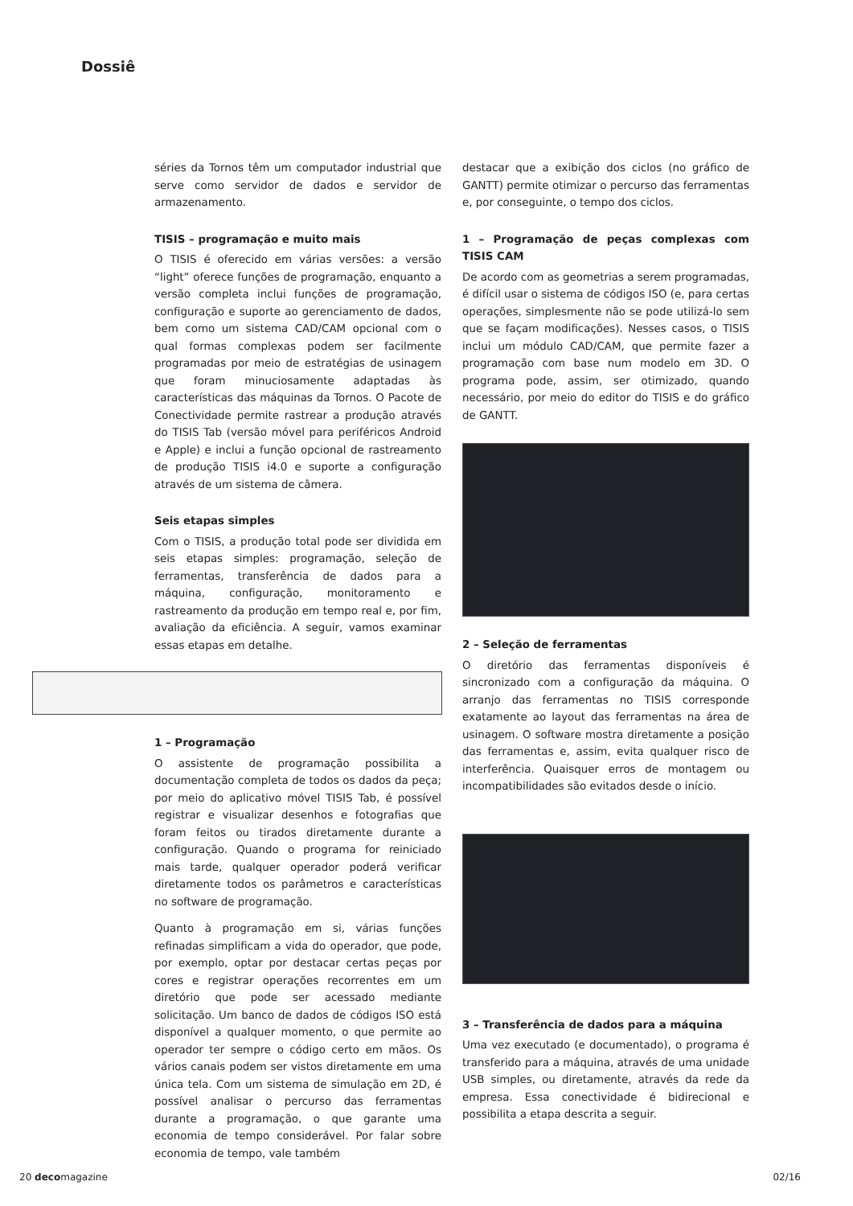Dossiê
séries da Tornos têm um computador industrial que serve como servidor de dados e servidor de armazenamento.
TISIS – programação e muito mais
O TISIS é oferecido em várias versões: a versão “light” oferece funções de programação, enquanto a versão completa inclui funções de programação, configuração e suporte ao gerenciamento de dados, bem como um sistema CAD/CAM opcional com o qual formas complexas podem ser facilmente programadas por meio de estratégias de usinagem que foram minuciosamente adaptadas às características das máquinas da Tornos. O Pacote de Conectividade permite rastrear a produção através do TISIS Tab (versão móvel para periféricos Android e Apple) e inclui a função opcional de rastreamento de produção TISIS i4.0 e suporte a configuração através de um sistema de câmera.
Seis etapas simples
Com o TISIS, a produção total pode ser dividida em seis etapas simples: programação, seleção de ferramentas, transferência de dados para a máquina, configuração, monitoramento e rastreamento da produção em tempo real e, por fim, avaliação da eficiência. A seguir, vamos examinar essas etapas em detalhe.
1 – Programação
O assistente de programação possibilita a documentação completa de todos os dados da peça; por meio do aplicativo móvel TISIS Tab, é possível registrar e visualizar desenhos e fotografias que foram feitos ou tirados diretamente durante a configuração. Quando o programa for reiniciado mais tarde, qualquer operador poderá verificar diretamente todos os parâmetros e características no software de programação.
Quanto à programação em si, várias funções refinadas simplificam a vida do operador, que pode, por exemplo, optar por destacar certas peças por cores e registrar operações recorrentes em um diretório que pode ser acessado mediante solicitação. Um banco de dados de códigos ISO está disponível a qualquer momento, o que permite ao operador ter sempre o código certo em mãos. Os vários canais podem ser vistos diretamente em uma única tela. Com um sistema de simulação em 2D, é possível analisar o percurso das ferramentas durante a programação, o que garante uma economia de tempo considerável. Por falar sobre economia de tempo, vale também
destacar que a exibição dos ciclos (no gráfico de GANTT) permite otimizar o percurso das ferramentas e, por conseguinte, o tempo dos ciclos.
1 – Programação de peças complexas com TISIS CAM
De acordo com as geometrias a serem programadas, é difícil usar o sistema de códigos ISO (e, para certas operações, simplesmente não se pode utilizá-lo sem que se façam modificações). Nesses casos, o TISIS inclui um módulo CAD/CAM, que permite fazer a programação com base num modelo em 3D. O programa pode, assim, ser otimizado, quando necessário, por meio do editor do TISIS e do gráfico de GANTT.
2 – Seleção de ferramentas
O diretório das ferramentas disponíveis é sincronizado com a configuração da máquina. O arranjo das ferramentas no TISIS corresponde exatamente ao layout das ferramentas na área de usinagem. O software mostra diretamente a posição das ferramentas e, assim, evita qualquer risco de interferência. Quaisquer erros de montagem ou incompatibilidades são evitados desde o início.
3 – Transferência de dados para a máquina
Uma vez executado (e documentado), o programa é transferido para a máquina, através de uma unidade USB simples, ou diretamente, através da rede da empresa. Essa conectividade é bidirecional e possibilita a etapa descrita a seguir.
20 decomagazine 02/16